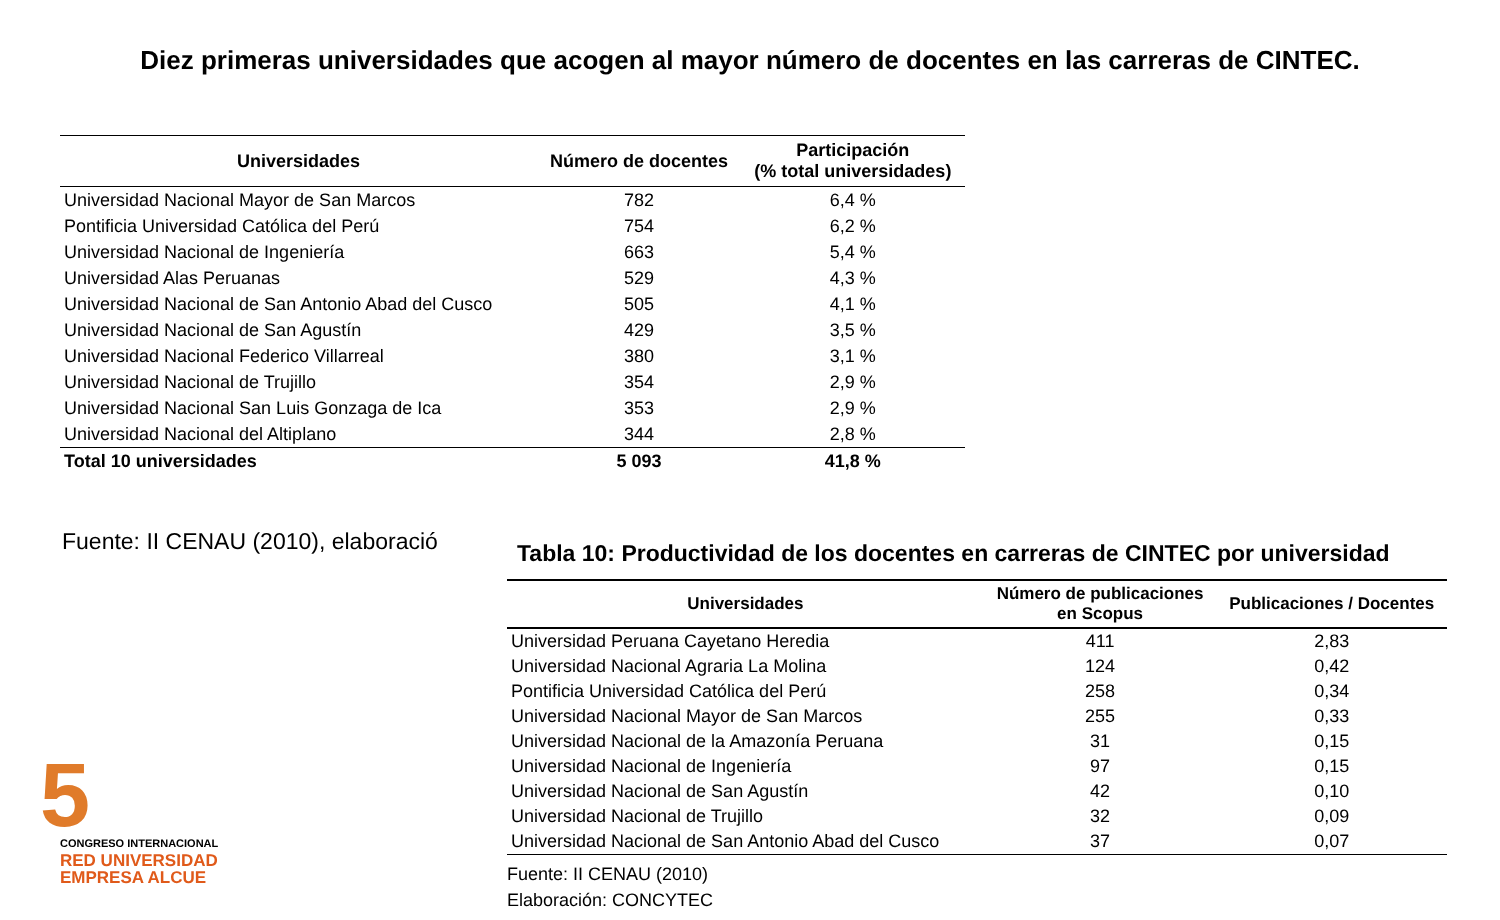Diez primeras universidades que acogen al mayor número de docentes en las carreras de CINTEC.
| Universidades | Número de docentes | Participación (% total universidades) |
| --- | --- | --- |
| Universidad Nacional Mayor de San Marcos | 782 | 6,4 % |
| Pontificia Universidad Católica del Perú | 754 | 6,2 % |
| Universidad Nacional de Ingeniería | 663 | 5,4 % |
| Universidad Alas Peruanas | 529 | 4,3 % |
| Universidad Nacional de San Antonio Abad del Cusco | 505 | 4,1 % |
| Universidad Nacional de San Agustín | 429 | 3,5 % |
| Universidad Nacional Federico Villarreal | 380 | 3,1 % |
| Universidad Nacional de Trujillo | 354 | 2,9 % |
| Universidad Nacional San Luis Gonzaga de Ica | 353 | 2,9 % |
| Universidad Nacional del Altiplano | 344 | 2,8 % |
| Total 10 universidades | 5 093 | 41,8 % |
Fuente: II CENAU (2010), elaboració
Tabla 10: Productividad de los docentes en carreras de CINTEC por universidad
| Universidades | Número de publicaciones en Scopus | Publicaciones / Docentes |
| --- | --- | --- |
| Universidad Peruana Cayetano Heredia | 411 | 2,83 |
| Universidad Nacional Agraria La Molina | 124 | 0,42 |
| Pontificia Universidad Católica del Perú | 258 | 0,34 |
| Universidad Nacional Mayor de San Marcos | 255 | 0,33 |
| Universidad Nacional de la Amazonía Peruana | 31 | 0,15 |
| Universidad Nacional de Ingeniería | 97 | 0,15 |
| Universidad Nacional de San Agustín | 42 | 0,10 |
| Universidad Nacional de Trujillo | 32 | 0,09 |
| Universidad Nacional de San Antonio Abad del Cusco | 37 | 0,07 |
Fuente: II CENAU (2010)
Elaboración: CONCYTEC
5
CONGRESO INTERNACIONAL
RED UNIVERSIDAD
EMPRESA ALCUE